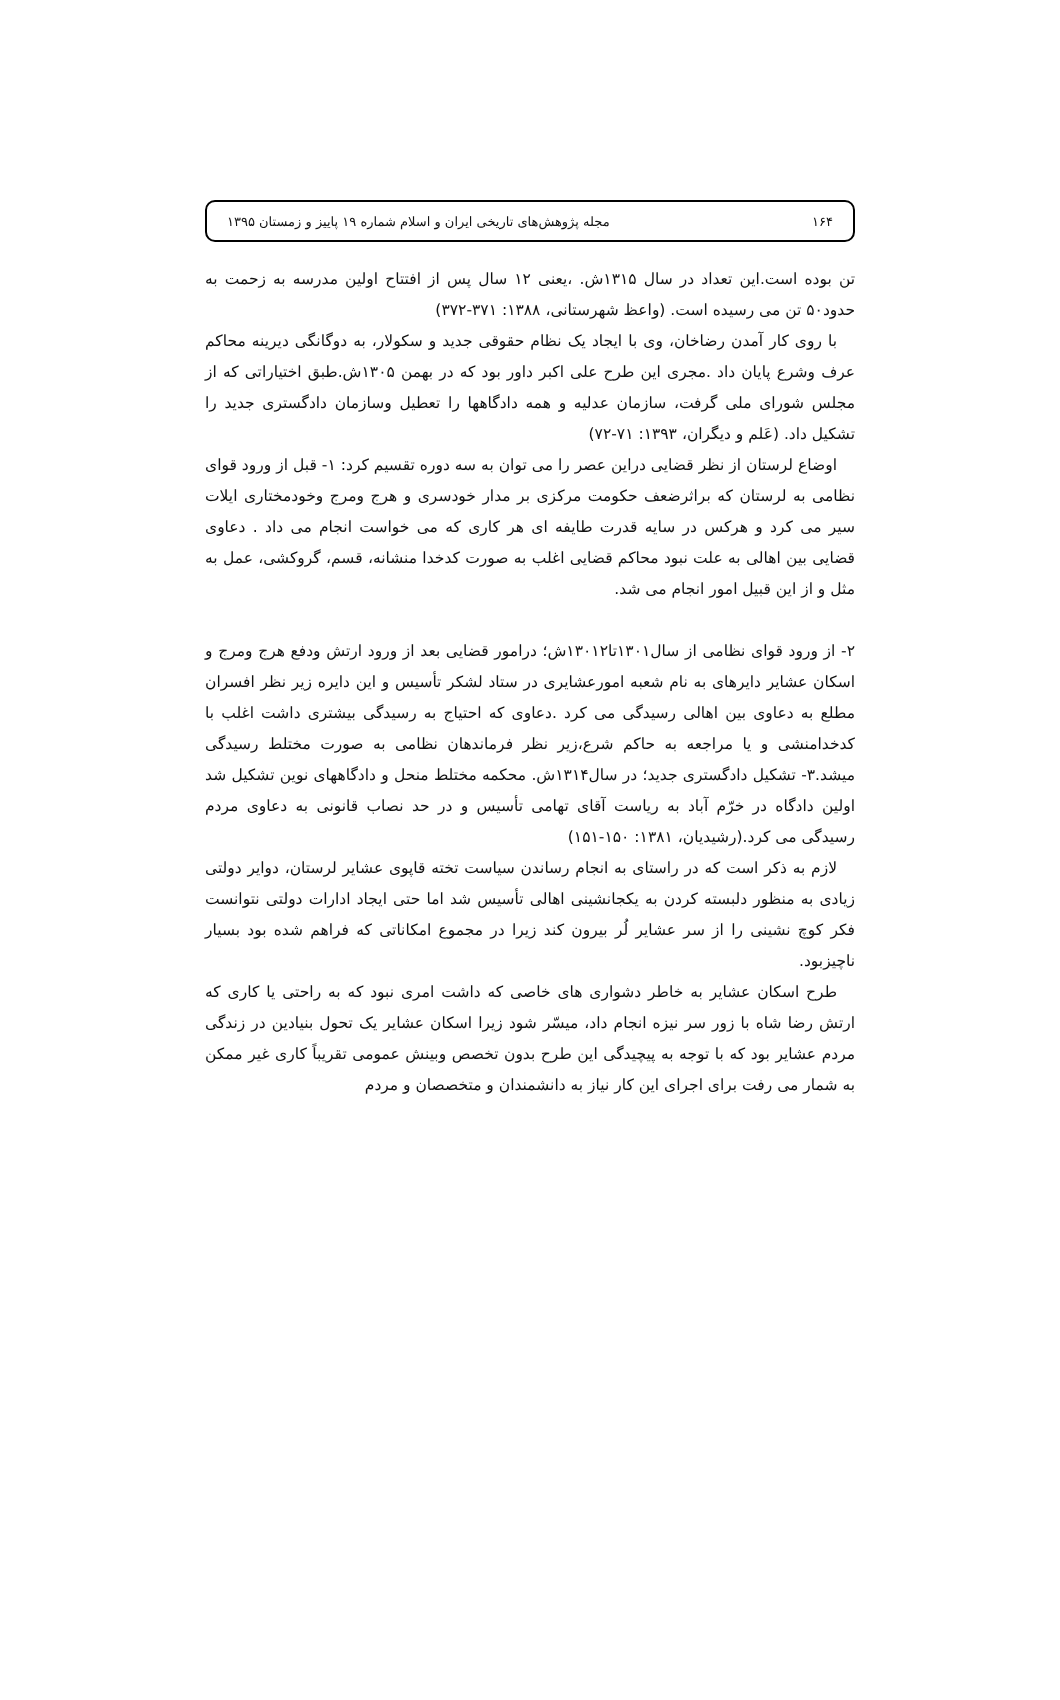۱۶۴ مجله پژوهش‌های تاریخی ایران و اسلام شماره ۱۹ پاییز و زمستان ۱۳۹۵
تن بوده است.این تعداد در سال ۱۳۱۵ش. ،یعنی ۱۲ سال پس از افتتاح اولین مدرسه به زحمت به حدود۵۰ تن می رسیده است. (واعظ شهرستانی، ۱۳۸۸: ۳۷۱-۳۷۲)
با روی کار آمدن رضاخان، وی با ایجاد یک نظام حقوقی جدید و سکولار، به دوگانگی دیرینه محاکم عرف وشرع پایان داد .مجری این طرح علی اکبر داور بود که در بهمن ۱۳۰۵ش.طبق اختیاراتی که از مجلس شورای ملی گرفت، سازمان عدلیه و همه دادگاهها را تعطیل وسازمان دادگستری جدید را تشکیل داد. (عَلم و دیگران، ۱۳۹۳: ۷۱-۷۲)
اوضاع لرستان از نظر قضایی دراین عصر را می توان به سه دوره تقسیم کرد: ۱- قبل از ورود قوای نظامی به لرستان که براثرضعف حکومت مرکزی بر مدار خودسری و هرج ومرج وخودمختاری ایلات سیر می کرد و هرکس در سایه قدرت طایفه ای هر کاری که می خواست انجام می داد . دعاوی قضایی بین اهالی به علت نبود محاکم قضایی اغلب به صورت کدخدا منشانه، قسم، گروکشی، عمل به مثل و از این قبیل امور انجام می شد.
۲- از ورود قوای نظامی از سال۱۳۰۱تا۱۳۰۱۲ش؛ درامور قضایی بعد از ورود ارتش ودفع هرج ومرج و اسکان عشایر دایرهای به نام شعبه امورعشایری در ستاد لشکر تأسیس و این دایره زیر نظر افسران مطلع به دعاوی بین اهالی رسیدگی می کرد .دعاوی که احتیاج به رسیدگی بیشتری داشت اغلب با کدخدامنشی و یا مراجعه به حاکم شرع،زیر نظر فرماندهان نظامی به صورت مختلط رسیدگی میشد.۳- تشکیل دادگستری جدید؛ در سال۱۳۱۴ش. محکمه مختلط منحل و دادگاههای نوین تشکیل شد اولین دادگاه در خرّم آباد به ریاست آقای تهامی تأسیس و در حد نصاب قانونی به دعاوی مردم رسیدگی می کرد.(رشیدیان، ۱۳۸۱: ۱۵۰-۱۵۱)
لازم به ذکر است که در راستای به انجام رساندن سیاست تخته قاپوی عشایر لرستان، دوایر دولتی زیادی به منظور دلبسته کردن به یکجانشینی اهالی تأسیس شد اما حتی ایجاد ادارات دولتی نتوانست فکر کوچ نشینی را از سر عشایر لُر بیرون کند زیرا در مجموع امکاناتی که فراهم شده بود بسیار ناچیزبود.
طرح اسکان عشایر به خاطر دشواری های خاصی که داشت امری نبود که به راحتی یا کاری که ارتش رضا شاه با زور سر نیزه انجام داد، میسّر شود زیرا اسکان عشایر یک تحول بنیادین در زندگی مردم عشایر بود که با توجه به پیچیدگی این طرح بدون تخصص وبینش عمومی تقریباً کاری غیر ممکن به شمار می رفت برای اجرای این کار نیاز به دانشمندان و متخصصان و مردم